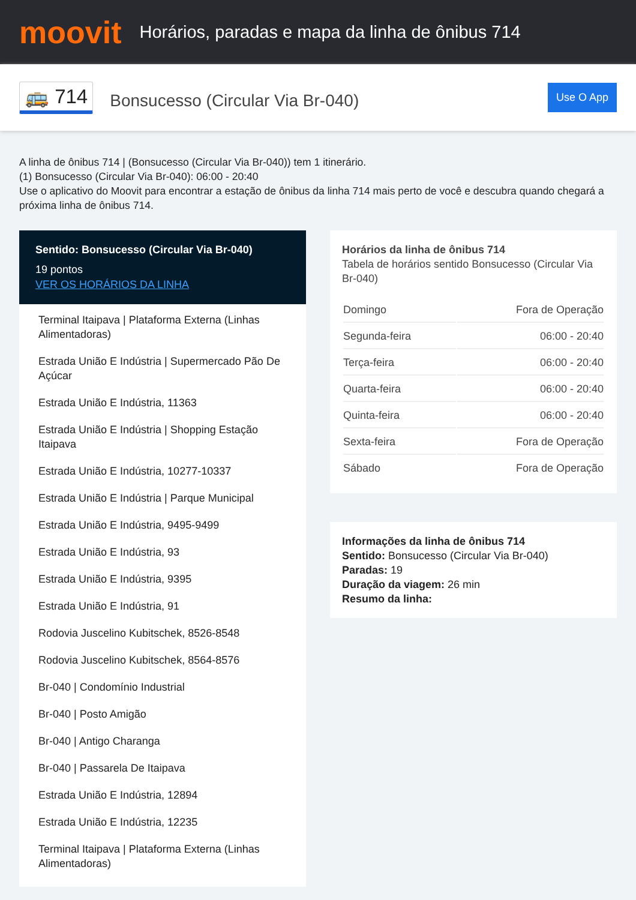moovit
Horários, paradas e mapa da linha de ônibus 714
🚌 714
Bonsucesso (Circular Via Br-040)
Use O App
A linha de ônibus 714 | (Bonsucesso (Circular Via Br-040)) tem 1 itinerário.
(1) Bonsucesso (Circular Via Br-040): 06:00 - 20:40
Use o aplicativo do Moovit para encontrar a estação de ônibus da linha 714 mais perto de você e descubra quando chegará a próxima linha de ônibus 714.
Sentido: Bonsucesso (Circular Via Br-040)
19 pontos
VER OS HORÁRIOS DA LINHA
Terminal Itaipava | Plataforma Externa (Linhas Alimentadoras)
Estrada União E Indústria | Supermercado Pão De Açúcar
Estrada União E Indústria, 11363
Estrada União E Indústria | Shopping Estação Itaipava
Estrada União E Indústria, 10277-10337
Estrada União E Indústria | Parque Municipal
Estrada União E Indústria, 9495-9499
Estrada União E Indústria, 93
Estrada União E Indústria, 9395
Estrada União E Indústria, 91
Rodovia Juscelino Kubitschek, 8526-8548
Rodovia Juscelino Kubitschek, 8564-8576
Br-040 | Condomínio Industrial
Br-040 | Posto Amigão
Br-040 | Antigo Charanga
Br-040 | Passarela De Itaipava
Estrada União E Indústria, 12894
Estrada União E Indústria, 12235
Terminal Itaipava | Plataforma Externa (Linhas Alimentadoras)
Horários da linha de ônibus 714
Tabela de horários sentido Bonsucesso (Circular Via Br-040)
| Domingo | Fora de Operação |
| Segunda-feira | 06:00 - 20:40 |
| Terça-feira | 06:00 - 20:40 |
| Quarta-feira | 06:00 - 20:40 |
| Quinta-feira | 06:00 - 20:40 |
| Sexta-feira | Fora de Operação |
| Sábado | Fora de Operação |
Informações da linha de ônibus 714
Sentido: Bonsucesso (Circular Via Br-040)
Paradas: 19
Duração da viagem: 26 min
Resumo da linha: